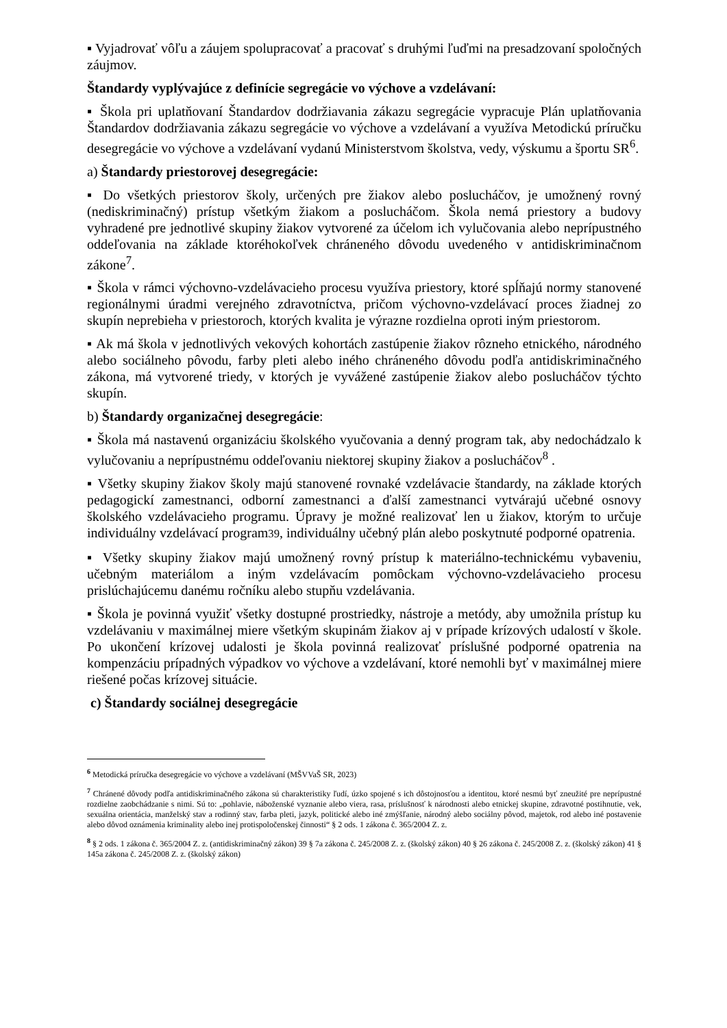▪ Vyjadrovať vôľu a záujem spolupracovať a pracovať s druhými ľuďmi na presadzovaní spoločných záujmov.
Štandardy vyplývajúce z definície segregácie vo výchove a vzdelávaní:
▪ Škola pri uplatňovaní Štandardov dodržiavania zákazu segregácie vypracuje Plán uplatňovania Štandardov dodržiavania zákazu segregácie vo výchove a vzdelávaní a využíva Metodickú príručku desegregácie vo výchove a vzdelávaní vydanú Ministerstvom školstva, vedy, výskumu a športu SR<sup>6</sup>.
a) Štandardy priestorovej desegregácie:
▪ Do všetkých priestorov školy, určených pre žiakov alebo poslucháčov, je umožnený rovný (nediskriminačný) prístup všetkým žiakom a poslucháčom. Škola nemá priestory a budovy vyhradené pre jednotlivé skupiny žiakov vytvorené za účelom ich vylučovania alebo neprípustného oddeľovania na základe ktoréhokoľvek chráneného dôvodu uvedeného v antidiskriminačnom zákone<sup>7</sup>.
▪ Škola v rámci výchovno-vzdelávacieho procesu využíva priestory, ktoré spĺňajú normy stanovené regionálnymi úradmi verejného zdravotníctva, pričom výchovno-vzdelávací proces žiadnej zo skupín neprebieha v priestoroch, ktorých kvalita je výrazne rozdielna oproti iným priestorom.
▪ Ak má škola v jednotlivých vekových kohortách zastúpenie žiakov rôzneho etnického, národného alebo sociálneho pôvodu, farby pleti alebo iného chráneného dôvodu podľa antidiskriminačného zákona, má vytvorené triedy, v ktorých je vyvážené zastúpenie žiakov alebo poslucháčov týchto skupín.
b) Štandardy organizačnej desegregácie:
▪ Škola má nastavenú organizáciu školského vyučovania a denný program tak, aby nedochádzalo k vylučovaniu a neprípustnému oddeľovaniu niektorej skupiny žiakov a poslucháčov<sup>8</sup> .
▪ Všetky skupiny žiakov školy majú stanovené rovnaké vzdelávacie štandardy, na základe ktorých pedagogickí zamestnanci, odborní zamestnanci a ďalší zamestnanci vytvárajú učebné osnovy školského vzdelávacieho programu. Úpravy je možné realizovať len u žiakov, ktorým to určuje individuálny vzdelávací program39, individuálny učebný plán alebo poskytnuté podporné opatrenia.
▪ Všetky skupiny žiakov majú umožnený rovný prístup k materiálno-technickému vybaveniu, učebným materiálom a iným vzdelávacím pomôckam výchovno-vzdelávacieho procesu prislúchajúcemu danému ročníku alebo stupňu vzdelávania.
▪ Škola je povinná využiť všetky dostupné prostriedky, nástroje a metódy, aby umožnila prístup ku vzdelávaniu v maximálnej miere všetkým skupinám žiakov aj v prípade krízových udalostí v škole. Po ukončení krízovej udalosti je škola povinná realizovať príslušné podporné opatrenia na kompenzáciu prípadných výpadkov vo výchove a vzdelávaní, ktoré nemohli byť v maximálnej miere riešené počas krízovej situácie.
c) Štandardy sociálnej desegregácie
<sup>6</sup> Metodická príručka desegregácie vo výchove a vzdelávaní (MŠVVaŠ SR, 2023)
<sup>7</sup> Chránené dôvody podľa antidiskriminačného zákona sú charakteristiky ľudí, úzko spojené s ich dôstojnosťou a identitou, ktoré nesmú byť zneužité pre neprípustné rozdielne zaobchádzanie s nimi. Sú to: „pohlavie, náboženské vyznanie alebo viera, rasa, príslušnosť k národnosti alebo etnickej skupine, zdravotné postihnutie, vek, sexuálna orientácia, manželský stav a rodinný stav, farba pleti, jazyk, politické alebo iné zmýšľanie, národný alebo sociálny pôvod, majetok, rod alebo iné postavenie alebo dôvod oznámenia kriminality alebo inej protispoločenskej činnosti“ § 2 ods. 1 zákona č. 365/2004 Z. z.
<sup>8</sup> § 2 ods. 1 zákona č. 365/2004 Z. z. (antidiskriminačný zákon) 39 § 7a zákona č. 245/2008 Z. z. (školský zákon) 40 § 26 zákona č. 245/2008 Z. z. (školský zákon) 41 § 145a zákona č. 245/2008 Z. z. (školský zákon)